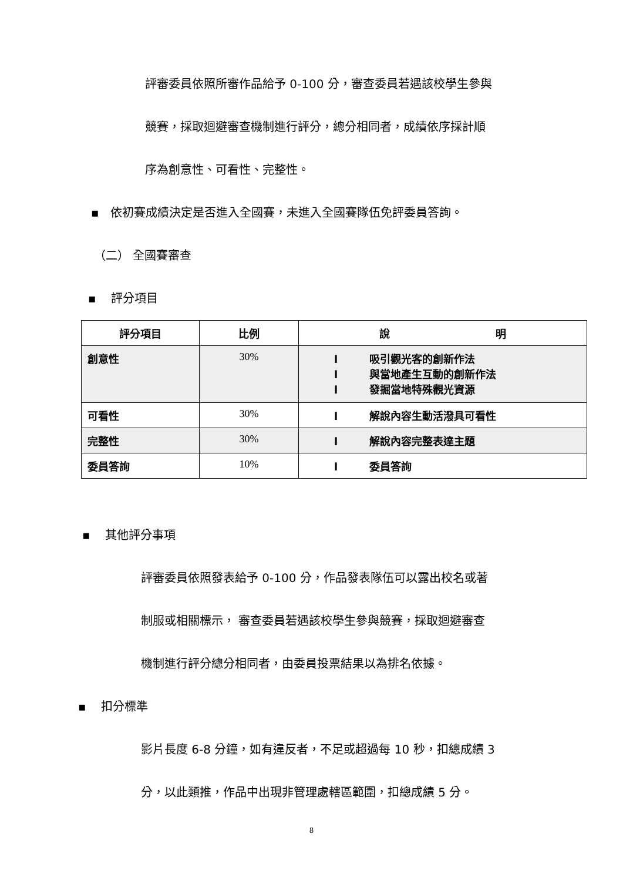評審委員依照所審作品給予 0-100 分，審查委員若遇該校學生參與
競賽，採取迴避審查機制進行評分，總分相同者，成績依序採計順
序為創意性、可看性、完整性。
▪ 依初賽成績決定是否進入全國賽，未進入全國賽隊伍免評委員答詢。
（二） 全國賽審查
▪ 評分項目
| 評分項目 | 比例 | 說 明 |
| --- | --- | --- |
| 創意性 | 30% | l 吸引觀光客的創新作法 l 與當地產生互動的創新作法 l 發掘當地特殊觀光資源 |
| 可看性 | 30% | l 解說內容生動活潑具可看性 |
| 完整性 | 30% | l 解說內容完整表達主題 |
| 委員答詢 | 10% | l 委員答詢 |
▪ 其他評分事項
評審委員依照發表給予 0-100 分，作品發表隊伍可以露出校名或著
制服或相關標示， 審查委員若遇該校學生參與競賽，採取迴避審查
機制進行評分總分相同者，由委員投票結果以為排名依據。
▪ 扣分標準
影片長度 6-8 分鐘，如有違反者，不足或超過每 10 秒，扣總成績 3
分，以此類推，作品中出現非管理處轄區範圍，扣總成績 5 分。
8